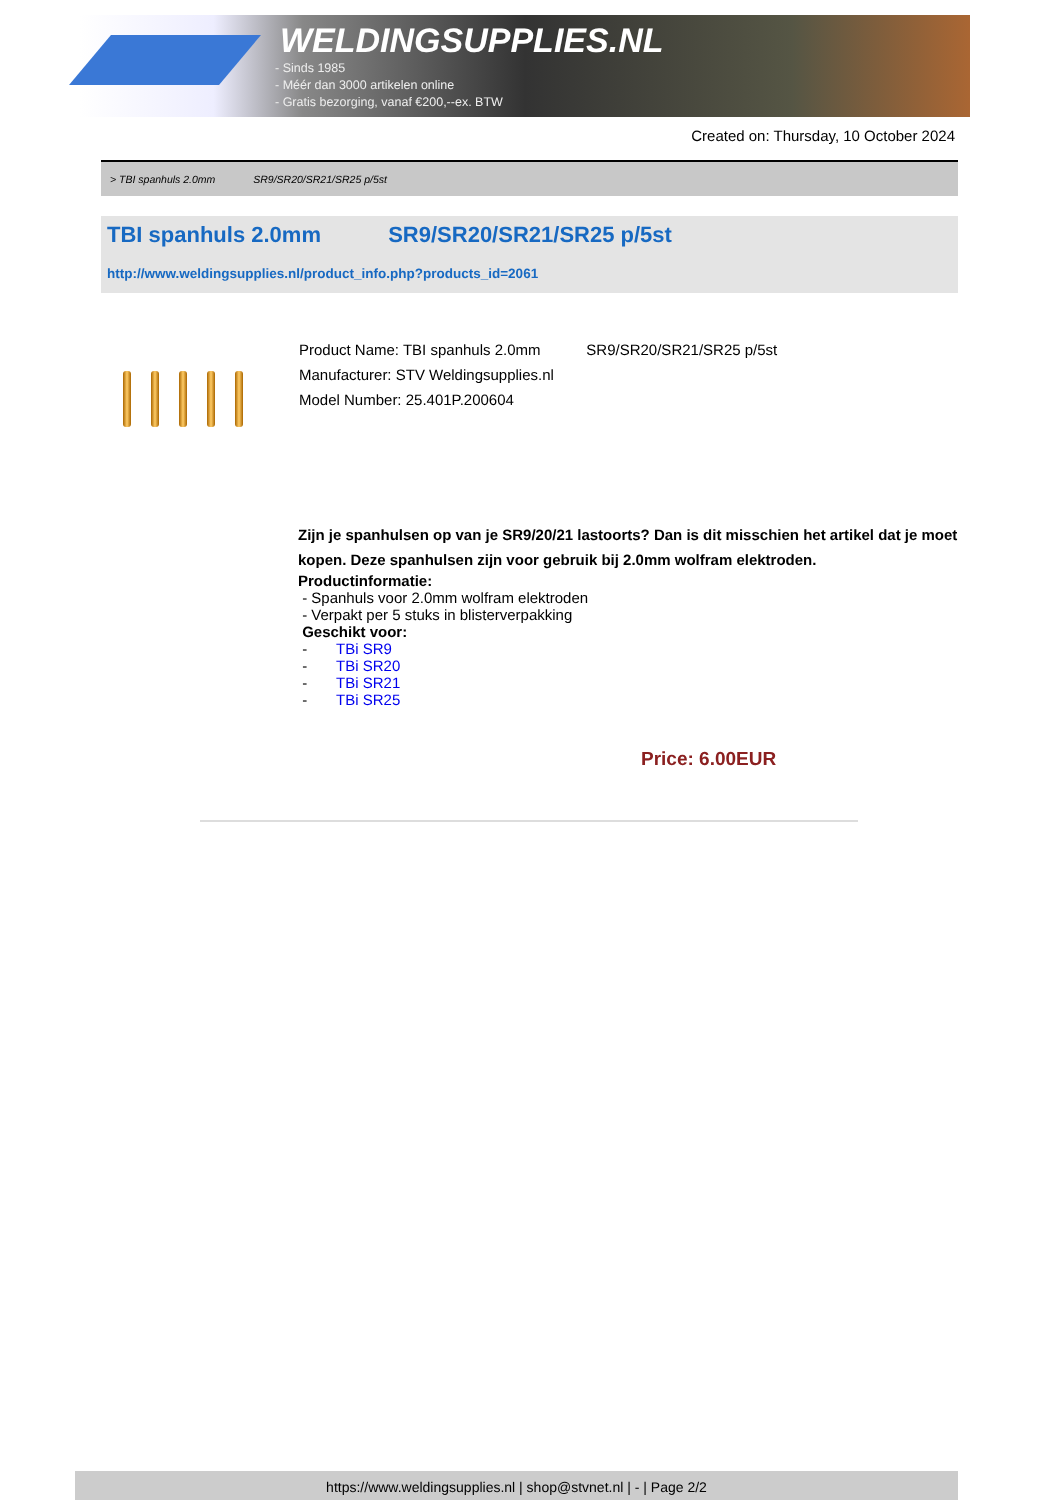WELDINGSUPPLIES.NL
- Sinds 1985
- Méér dan 3000 artikelen online
- Gratis bezorging, vanaf €200,--ex. BTW
Created on: Thursday, 10 October 2024
> TBI spanhuls 2.0mm SR9/SR20/SR21/SR25 p/5st
TBI spanhuls 2.0mm SR9/SR20/SR21/SR25 p/5st
http://www.weldingsupplies.nl/product_info.php?products_id=2061
Product Name: TBI spanhuls 2.0mm SR9/SR20/SR21/SR25 p/5st
Manufacturer: STV Weldingsupplies.nl
Model Number: 25.401P.200604
Zijn je spanhulsen op van je SR9/20/21 lastoorts? Dan is dit misschien het artikel dat je moet kopen. Deze spanhulsen zijn voor gebruik bij 2.0mm wolfram elektroden.
Productinformatie:
- Spanhuls voor 2.0mm wolfram elektroden
- Verpakt per 5 stuks in blisterverpakking
Geschikt voor:
- TBi SR9
- TBi SR20
- TBi SR21
- TBi SR25
Price: 6.00EUR
https://www.weldingsupplies.nl | shop@stvnet.nl | - | Page 2/2